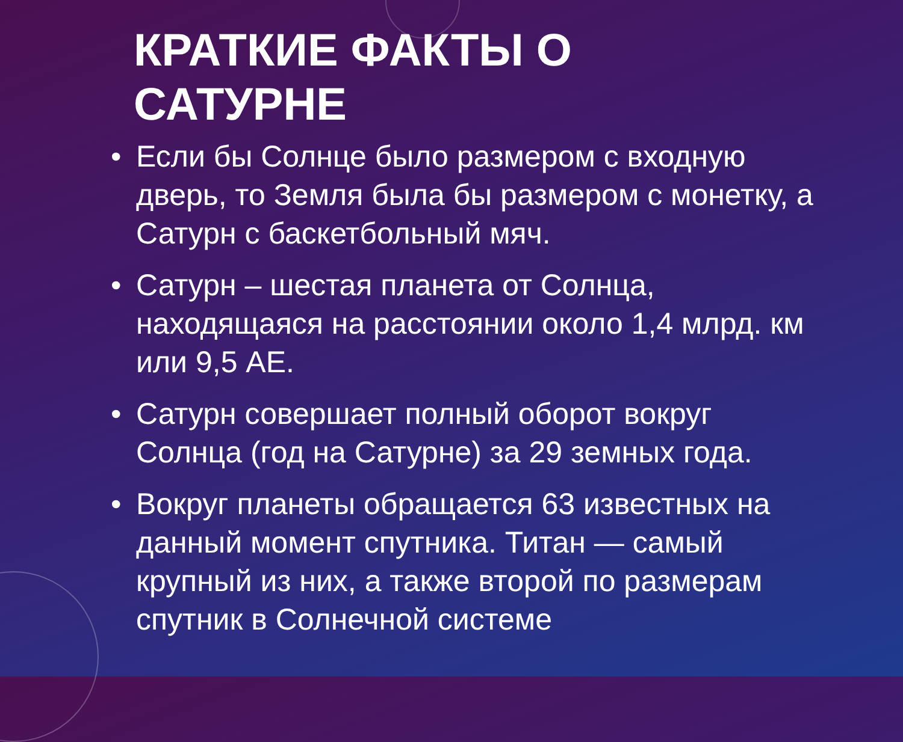КРАТКИЕ ФАКТЫ О САТУРНЕ
• Если бы Солнце было размером с входную дверь, то Земля была бы размером с монетку, а Сатурн с баскетбольный мяч.
• Сатурн – шестая планета от Солнца, находящаяся на расстоянии около 1,4 млрд. км или 9,5 АЕ.
• Сатурн совершает полный оборот вокруг Солнца (год на Сатурне) за 29 земных года.
• Вокруг планеты обращается 63 известных на данный момент спутника. Титан — самый крупный из них, а также второй по размерам спутник в Солнечной системе